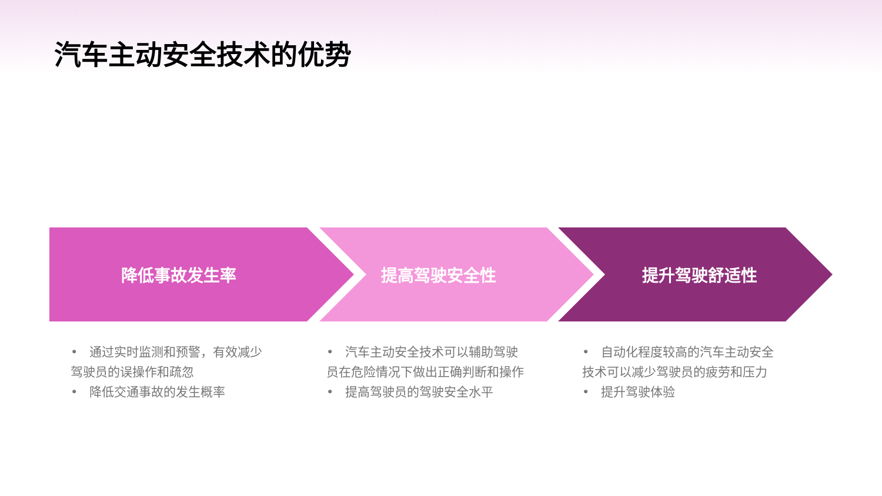汽车主动安全技术的优势
降低事故发生率 提高驾驶安全性 提升驾驶舒适性
• 通过实时监测和预警，有效减少驾驶员的误操作和疏忽
• 降低交通事故的发生概率
• 汽车主动安全技术可以辅助驾驶员在危险情况下做出正确判断和操作
• 提高驾驶员的驾驶安全水平
• 自动化程度较高的汽车主动安全技术可以减少驾驶员的疲劳和压力
• 提升驾驶体验